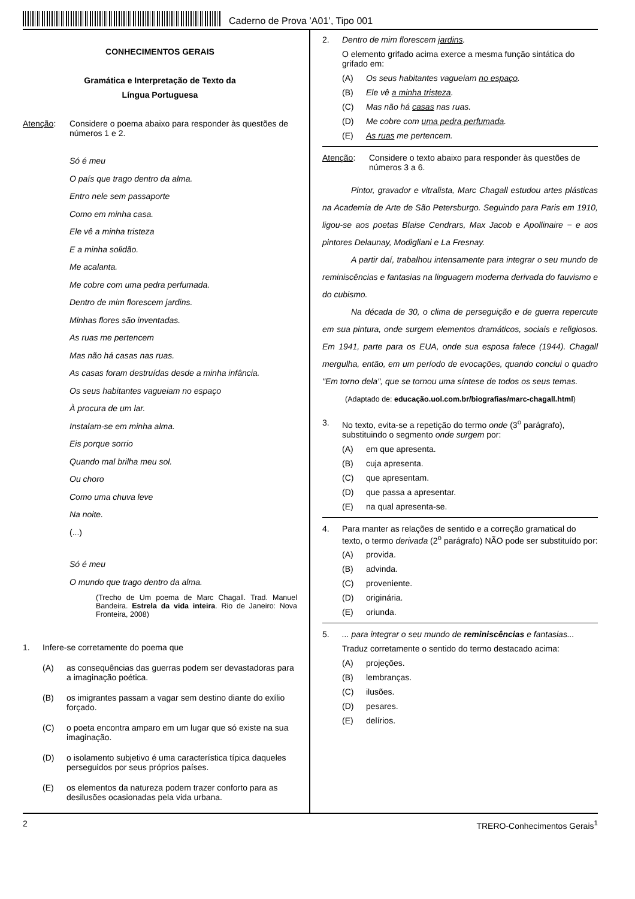Caderno de Prova ’A01’, Tipo 001
CONHECIMENTOS GERAIS
Gramática e Interpretação de Texto da
Língua Portuguesa
Atenção: Considere o poema abaixo para responder às questões de números 1 e 2.
Só é meu
O país que trago dentro da alma.
Entro nele sem passaporte
Como em minha casa.
Ele vê a minha tristeza
E a minha solidão.
Me acalanta.
Me cobre com uma pedra perfumada.
Dentro de mim florescem jardins.
Minhas flores são inventadas.
As ruas me pertencem
Mas não há casas nas ruas.
As casas foram destruídas desde a minha infância.
Os seus habitantes vagueiam no espaço
À procura de um lar.
Instalam-se em minha alma.
Eis porque sorrio
Quando mal brilha meu sol.
Ou choro
Como uma chuva leve
Na noite.
(...)
Só é meu
O mundo que trago dentro da alma.
(Trecho de Um poema de Marc Chagall. Trad. Manuel Bandeira. Estrela da vida inteira. Rio de Janeiro: Nova Fronteira, 2008)
1. Infere-se corretamente do poema que
(A) as consequências das guerras podem ser devastadoras para a imaginação poética.
(B) os imigrantes passam a vagar sem destino diante do exílio forçado.
(C) o poeta encontra amparo em um lugar que só existe na sua imaginação.
(D) o isolamento subjetivo é uma característica típica daqueles perseguidos por seus próprios países.
(E) os elementos da natureza podem trazer conforto para as desilusões ocasionadas pela vida urbana.
2. Dentro de mim florescem jardins.
O elemento grifado acima exerce a mesma função sintática do grifado em:
(A) Os seus habitantes vagueiam no espaço.
(B) Ele vê a minha tristeza.
(C) Mas não há casas nas ruas.
(D) Me cobre com uma pedra perfumada.
(E) As ruas me pertencem.
Atenção: Considere o texto abaixo para responder às questões de números 3 a 6.
Pintor, gravador e vitralista, Marc Chagall estudou artes plásticas na Academia de Arte de São Petersburgo. Seguindo para Paris em 1910, ligou-se aos poetas Blaise Cendrars, Max Jacob e Apollinaire − e aos pintores Delaunay, Modigliani e La Fresnay.
A partir daí, trabalhou intensamente para integrar o seu mundo de reminiscências e fantasias na linguagem moderna derivada do fauvismo e do cubismo.
Na década de 30, o clima de perseguição e de guerra repercute em sua pintura, onde surgem elementos dramáticos, sociais e religiosos. Em 1941, parte para os EUA, onde sua esposa falece (1944). Chagall mergulha, então, em um período de evocações, quando conclui o quadro "Em torno dela", que se tornou uma síntese de todos os seus temas.
(Adaptado de: educação.uol.com.br/biografias/marc-chagall.html)
3. No texto, evita-se a repetição do termo onde (3<sup>o</sup> parágrafo), substituindo o segmento onde surgem por:
(A) em que apresenta.
(B) cuja apresenta.
(C) que apresentam.
(D) que passa a apresentar.
(E) na qual apresenta-se.
4. Para manter as relações de sentido e a correção gramatical do texto, o termo derivada (2<sup>o</sup> parágrafo) NÃO pode ser substituído por:
(A) provida.
(B) advinda.
(C) proveniente.
(D) originária.
(E) oriunda.
5.... para integrar o seu mundo de reminiscências e fantasias...
Traduz corretamente o sentido do termo destacado acima:
(A) projeções.
(B) lembranças.
(C) ilusões.
(D) pesares.
(E) delírios.
2 TRERO-Conhecimentos Gerais<sup>1</sup>